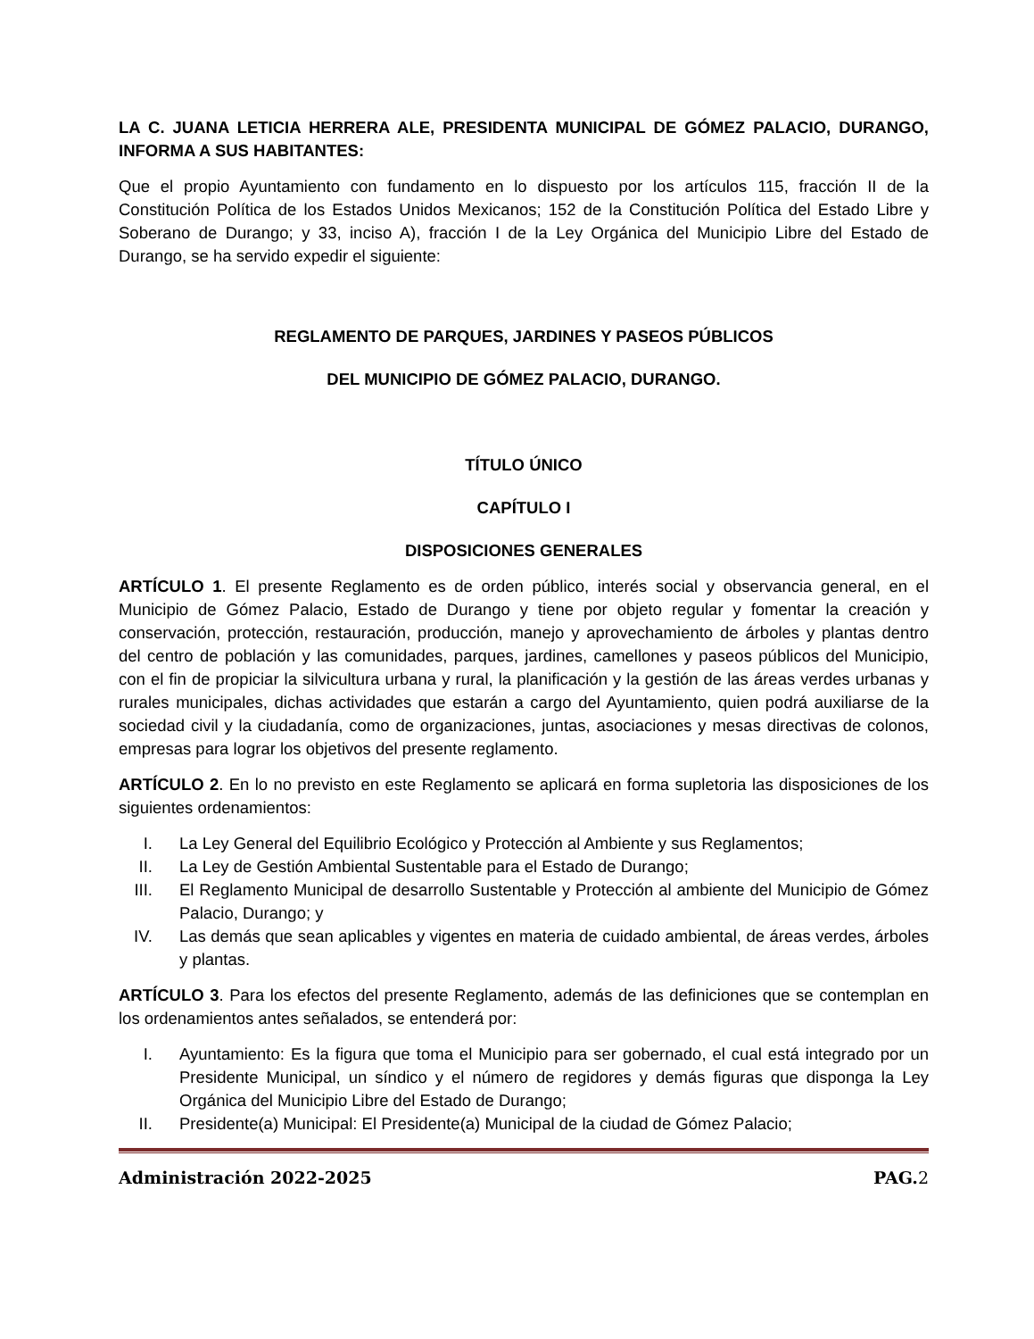LA C. JUANA LETICIA HERRERA ALE, PRESIDENTA MUNICIPAL DE GÓMEZ PALACIO, DURANGO, INFORMA A SUS HABITANTES:
Que el propio Ayuntamiento con fundamento en lo dispuesto por los artículos 115, fracción II de la Constitución Política de los Estados Unidos Mexicanos; 152 de la Constitución Política del Estado Libre y Soberano de Durango; y 33, inciso A), fracción I de la Ley Orgánica del Municipio Libre del Estado de Durango, se ha servido expedir el siguiente:
REGLAMENTO DE PARQUES, JARDINES Y PASEOS PÚBLICOS
DEL MUNICIPIO DE GÓMEZ PALACIO, DURANGO.
TÍTULO ÚNICO
CAPÍTULO I
DISPOSICIONES GENERALES
ARTÍCULO 1. El presente Reglamento es de orden público, interés social y observancia general, en el Municipio de Gómez Palacio, Estado de Durango y tiene por objeto regular y fomentar la creación y conservación, protección, restauración, producción, manejo y aprovechamiento de árboles y plantas dentro del centro de población y las comunidades, parques, jardines, camellones y paseos públicos del Municipio, con el fin de propiciar la silvicultura urbana y rural, la planificación y la gestión de las áreas verdes urbanas y rurales municipales, dichas actividades que estarán a cargo del Ayuntamiento, quien podrá auxiliarse de la sociedad civil y la ciudadanía, como de organizaciones, juntas, asociaciones y mesas directivas de colonos, empresas para lograr los objetivos del presente reglamento.
ARTÍCULO 2. En lo no previsto en este Reglamento se aplicará en forma supletoria las disposiciones de los siguientes ordenamientos:
I. La Ley General del Equilibrio Ecológico y Protección al Ambiente y sus Reglamentos;
II. La Ley de Gestión Ambiental Sustentable para el Estado de Durango;
III. El Reglamento Municipal de desarrollo Sustentable y Protección al ambiente del Municipio de Gómez Palacio, Durango; y
IV. Las demás que sean aplicables y vigentes en materia de cuidado ambiental, de áreas verdes, árboles y plantas.
ARTÍCULO 3. Para los efectos del presente Reglamento, además de las definiciones que se contemplan en los ordenamientos antes señalados, se entenderá por:
I. Ayuntamiento: Es la figura que toma el Municipio para ser gobernado, el cual está integrado por un Presidente Municipal, un síndico y el número de regidores y demás figuras que disponga la Ley Orgánica del Municipio Libre del Estado de Durango;
II. Presidente(a) Municipal: El Presidente(a) Municipal de la ciudad de Gómez Palacio;
Administración 2022-2025 PAG.2